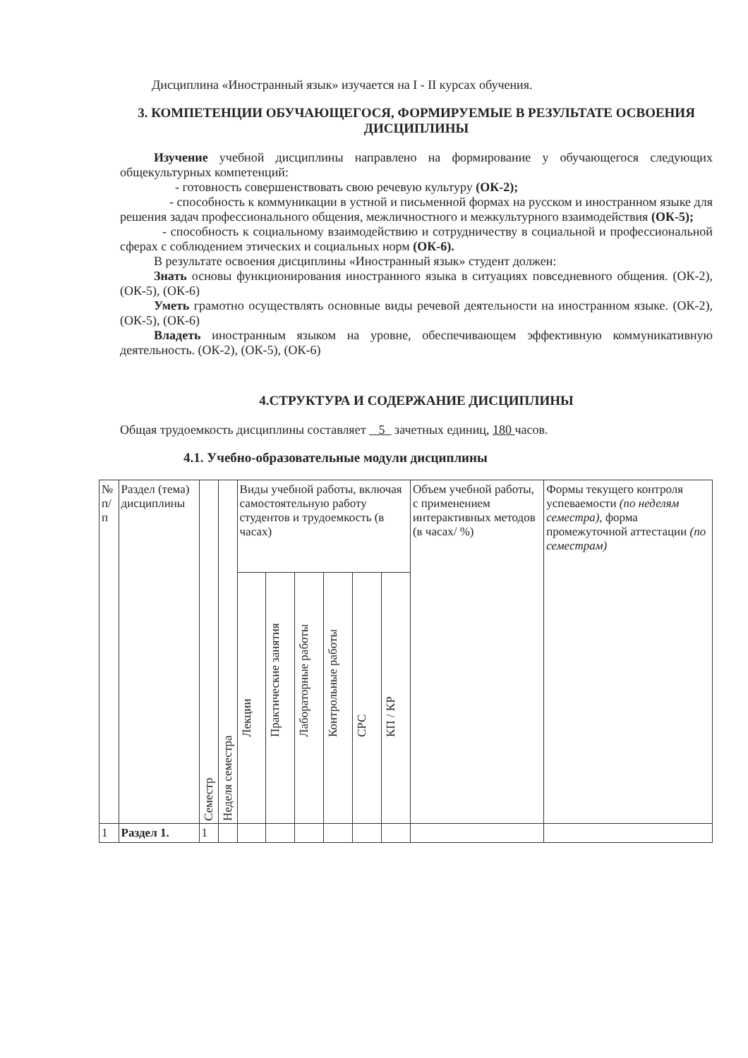Дисциплина «Иностранный язык» изучается на I - II курсах обучения.
3. КОМПЕТЕНЦИИ ОБУЧАЮЩЕГОСЯ, ФОРМИРУЕМЫЕ В РЕЗУЛЬТАТЕ ОСВОЕНИЯ ДИСЦИПЛИНЫ
Изучение учебной дисциплины направлено на формирование у обучающегося следующих общекультурных компетенций:
- готовность совершенствовать свою речевую культуру (ОК-2);
- способность к коммуникации в устной и письменной формах на русском и иностранном языке для решения задач профессионального общения, межличностного и межкультурного взаимодействия (ОК-5);
- способность к социальному взаимодействию и сотрудничеству в социальной и профессиональной сферах с соблюдением этических и социальных норм (ОК-6).
В результате освоения дисциплины «Иностранный язык» студент должен:
Знать основы функционирования иностранного языка в ситуациях повседневного общения. (ОК-2), (ОК-5), (ОК-6)
Уметь грамотно осуществлять основные виды речевой деятельности на иностранном языке. (ОК-2), (ОК-5), (ОК-6)
Владеть иностранным языком на уровне, обеспечивающем эффективную коммуникативную деятельность. (ОК-2), (ОК-5), (ОК-6)
4.СТРУКТУРА И СОДЕРЖАНИЕ ДИСЦИПЛИНЫ
Общая трудоемкость дисциплины составляет 5 зачетных единиц, 180 часов.
4.1. Учебно-образовательные модули дисциплины
| № п/п | Раздел (тема) дисциплины | Семестр | Неделя семестра | Виды учебной работы, включая самостоятельную работу студентов и трудоемкость (в часах) | | | | | | Объем учебной работы, с применением интерактивных методов (в часах/ %) | Формы текущего контроля успеваемости (по неделям семестра), форма промежуточной аттестации (по семестрам) |
| --- | --- | --- | --- | --- | --- | --- | --- | --- | --- | --- | --- |
| | | | | Лекции | Практические занятия | Лабораторные работы | Контрольные работы | СРС | КП / КР | | |
| 1 | Раздел 1. | 1 | | | | | | | | | |